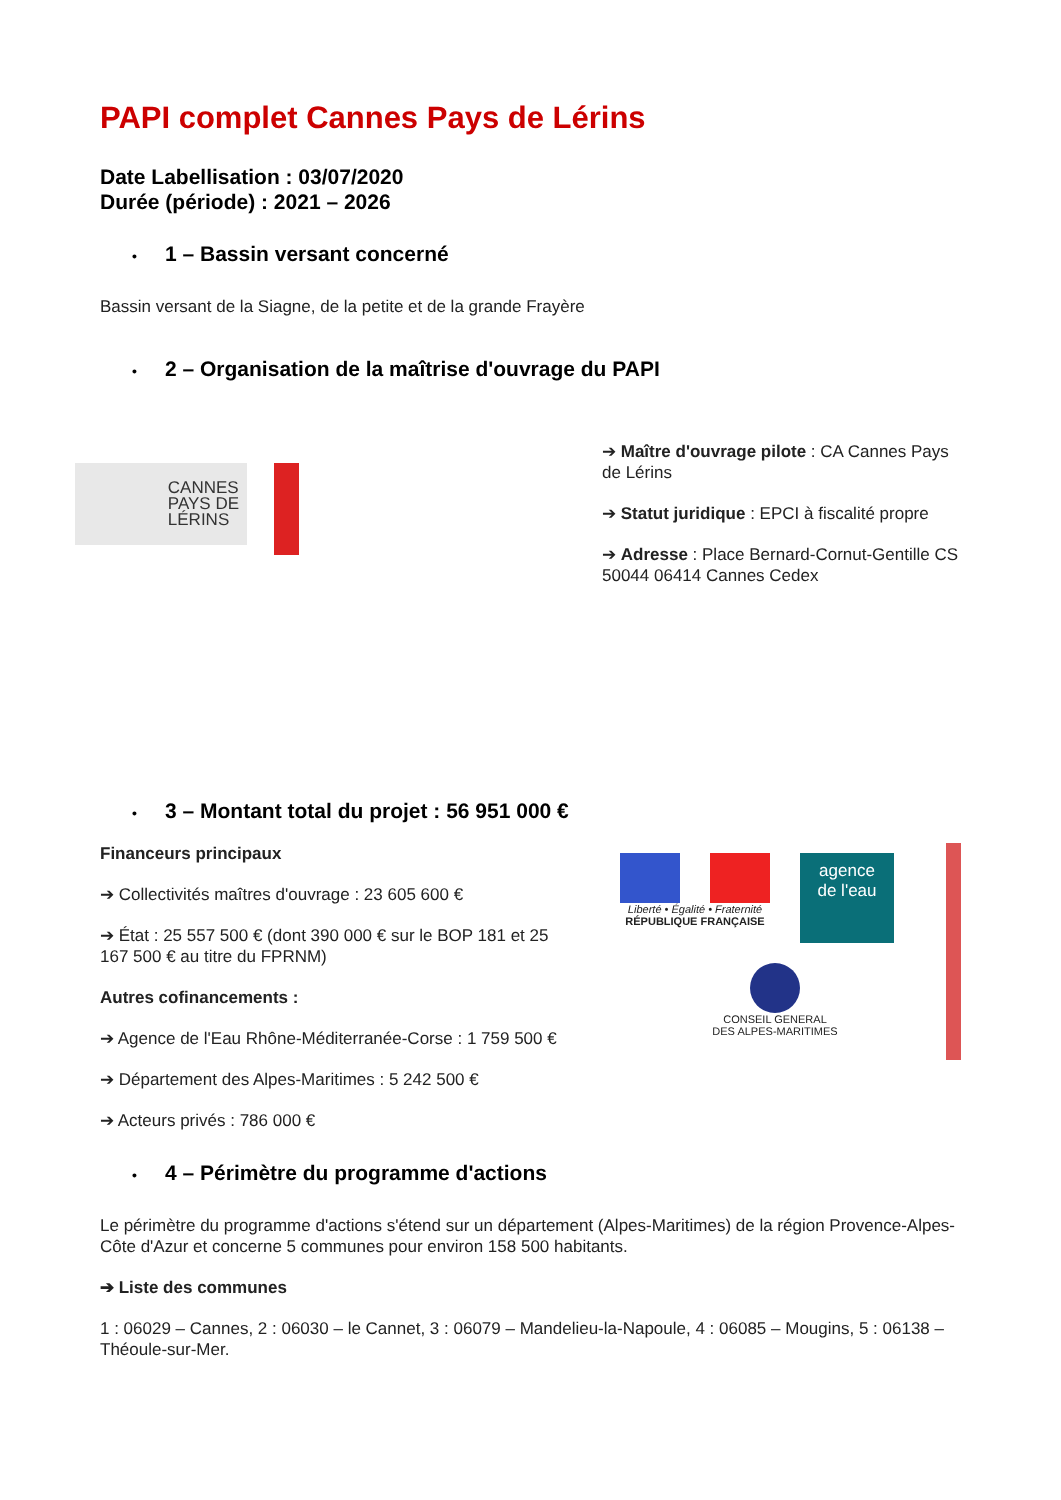PAPI complet Cannes Pays de Lérins
Date Labellisation : 03/07/2020
Durée (période) : 2021 – 2026
• 1 – Bassin versant concerné
Bassin versant de la Siagne, de la petite et de la grande Frayère
• 2 – Organisation de la maîtrise d'ouvrage du PAPI
CANNES
PAYS DE
LÉRINS
➔ Maître d'ouvrage pilote : CA Cannes Pays de Lérins
➔ Statut juridique : EPCI à fiscalité propre
➔ Adresse : Place Bernard-Cornut-Gentille CS 50044 06414 Cannes Cedex
• 3 – Montant total du projet : 56 951 000 €
Financeurs principaux
➔ Collectivités maîtres d'ouvrage : 23 605 600 €
➔ État : 25 557 500 € (dont 390 000 € sur le BOP 181 et 25 167 500 € au titre du FPRNM)
Autres cofinancements :
➔ Agence de l'Eau Rhône-Méditerranée-Corse : 1 759 500 €
➔ Département des Alpes-Maritimes : 5 242 500 €
➔ Acteurs privés : 786 000 €
Liberté • Égalité • Fraternité
RÉPUBLIQUE FRANÇAISE
agence
de l'eau
CONSEIL GENERAL
DES ALPES-MARITIMES
• 4 – Périmètre du programme d'actions
Le périmètre du programme d'actions s'étend sur un département (Alpes-Maritimes) de la région Provence-Alpes-Côte d'Azur et concerne 5 communes pour environ 158 500 habitants.
➔ Liste des communes
1 : 06029 – Cannes, 2 : 06030 – le Cannet, 3 : 06079 – Mandelieu-la-Napoule, 4 : 06085 – Mougins, 5 : 06138 – Théoule-sur-Mer.